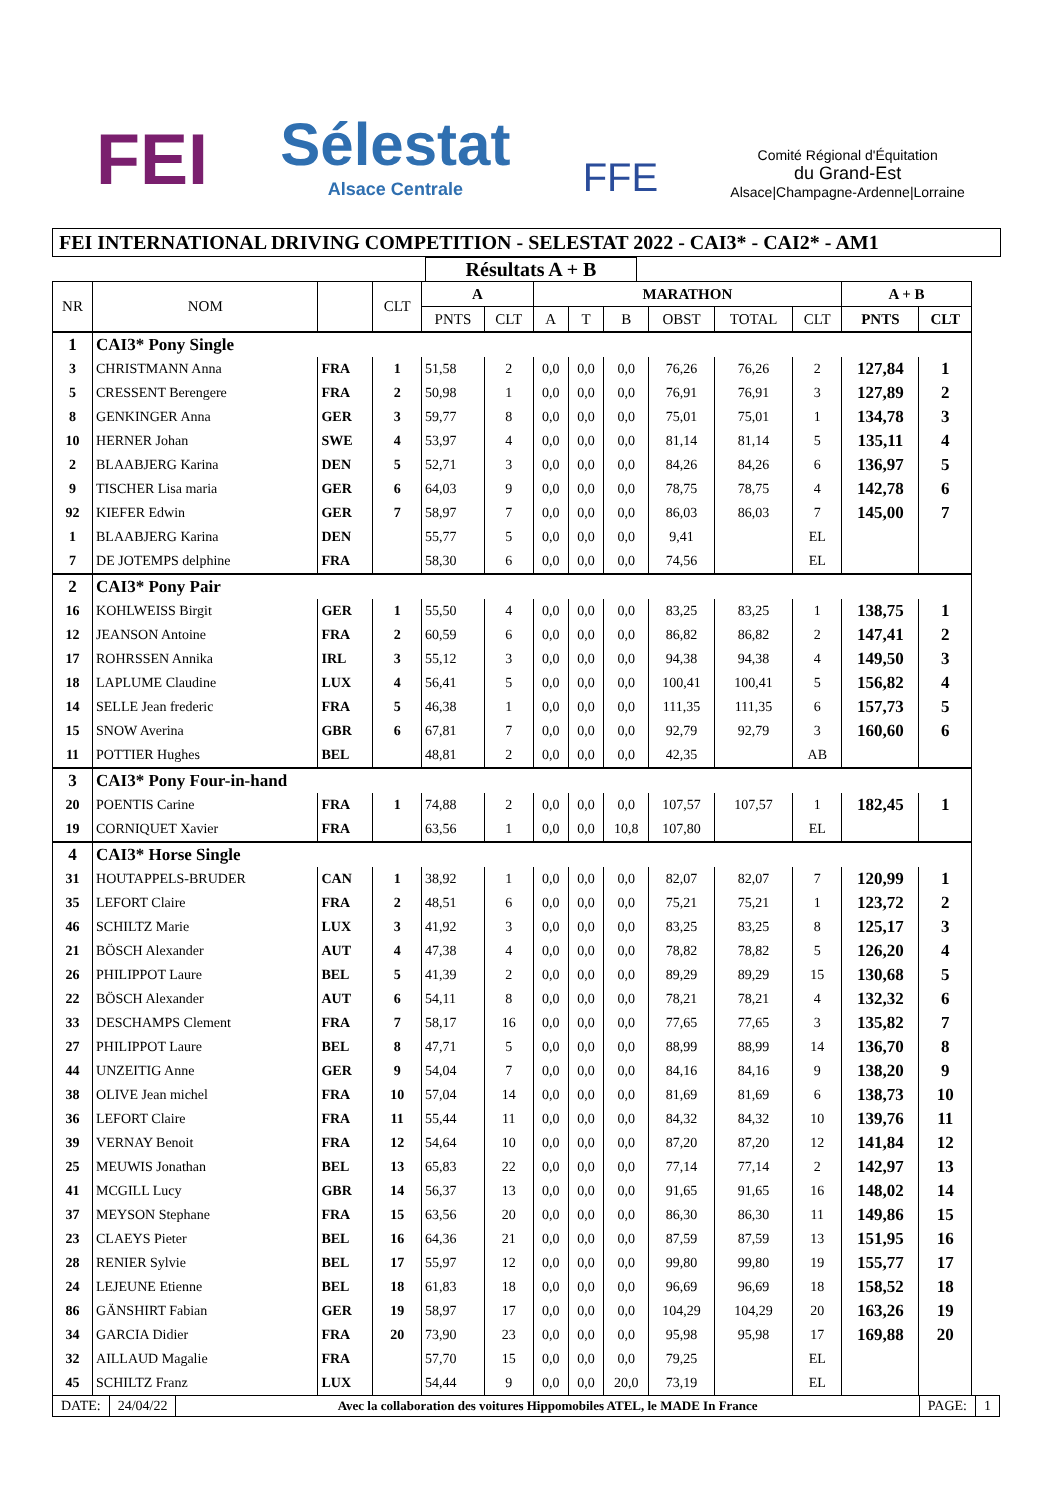FEI
Sélestat
Alsace Centrale
FFE
Comité Régional d'Équitation
du Grand-Est
Alsace|Champagne-Ardenne|Lorraine
FEI INTERNATIONAL DRIVING COMPETITION - SELESTAT 2022 - CAI3* - CAI2* - AM1
Résultats A + B
| NR | NOM | | CLT | A | | MARATHON | | | | | | A + B | |
| --- | --- | --- | --- | --- | --- | --- | --- | --- | --- | --- | --- | --- | --- |
| | | | | PNTS | CLT | A | T | B | OBST | TOTAL | CLT | PNTS | CLT |
| 1 | CAI3* Pony Single | | | | | | | | | | | | |
| 3 | CHRISTMANN Anna | FRA | 1 | 51,58 | 2 | 0,0 | 0,0 | 0,0 | 76,26 | 76,26 | 2 | 127,84 | 1 |
| 5 | CRESSENT Berengere | FRA | 2 | 50,98 | 1 | 0,0 | 0,0 | 0,0 | 76,91 | 76,91 | 3 | 127,89 | 2 |
| 8 | GENKINGER Anna | GER | 3 | 59,77 | 8 | 0,0 | 0,0 | 0,0 | 75,01 | 75,01 | 1 | 134,78 | 3 |
| 10 | HERNER Johan | SWE | 4 | 53,97 | 4 | 0,0 | 0,0 | 0,0 | 81,14 | 81,14 | 5 | 135,11 | 4 |
| 2 | BLAABJERG Karina | DEN | 5 | 52,71 | 3 | 0,0 | 0,0 | 0,0 | 84,26 | 84,26 | 6 | 136,97 | 5 |
| 9 | TISCHER Lisa maria | GER | 6 | 64,03 | 9 | 0,0 | 0,0 | 0,0 | 78,75 | 78,75 | 4 | 142,78 | 6 |
| 92 | KIEFER Edwin | GER | 7 | 58,97 | 7 | 0,0 | 0,0 | 0,0 | 86,03 | 86,03 | 7 | 145,00 | 7 |
| 1 | BLAABJERG Karina | DEN | | 55,77 | 5 | 0,0 | 0,0 | 0,0 | 9,41 | | EL | | |
| 7 | DE JOTEMPS delphine | FRA | | 58,30 | 6 | 0,0 | 0,0 | 0,0 | 74,56 | | EL | | |
| 2 | CAI3* Pony Pair | | | | | | | | | | | | |
| 16 | KOHLWEISS Birgit | GER | 1 | 55,50 | 4 | 0,0 | 0,0 | 0,0 | 83,25 | 83,25 | 1 | 138,75 | 1 |
| 12 | JEANSON Antoine | FRA | 2 | 60,59 | 6 | 0,0 | 0,0 | 0,0 | 86,82 | 86,82 | 2 | 147,41 | 2 |
| 17 | ROHRSSEN Annika | IRL | 3 | 55,12 | 3 | 0,0 | 0,0 | 0,0 | 94,38 | 94,38 | 4 | 149,50 | 3 |
| 18 | LAPLUME Claudine | LUX | 4 | 56,41 | 5 | 0,0 | 0,0 | 0,0 | 100,41 | 100,41 | 5 | 156,82 | 4 |
| 14 | SELLE Jean frederic | FRA | 5 | 46,38 | 1 | 0,0 | 0,0 | 0,0 | 111,35 | 111,35 | 6 | 157,73 | 5 |
| 15 | SNOW Averina | GBR | 6 | 67,81 | 7 | 0,0 | 0,0 | 0,0 | 92,79 | 92,79 | 3 | 160,60 | 6 |
| 11 | POTTIER Hughes | BEL | | 48,81 | 2 | 0,0 | 0,0 | 0,0 | 42,35 | | AB | | |
| 3 | CAI3* Pony Four-in-hand | | | | | | | | | | | | |
| 20 | POENTIS Carine | FRA | 1 | 74,88 | 2 | 0,0 | 0,0 | 0,0 | 107,57 | 107,57 | 1 | 182,45 | 1 |
| 19 | CORNIQUET Xavier | FRA | | 63,56 | 1 | 0,0 | 0,0 | 10,8 | 107,80 | | EL | | |
| 4 | CAI3* Horse Single | | | | | | | | | | | | |
| 31 | HOUTAPPELS-BRUDER | CAN | 1 | 38,92 | 1 | 0,0 | 0,0 | 0,0 | 82,07 | 82,07 | 7 | 120,99 | 1 |
| 35 | LEFORT Claire | FRA | 2 | 48,51 | 6 | 0,0 | 0,0 | 0,0 | 75,21 | 75,21 | 1 | 123,72 | 2 |
| 46 | SCHILTZ Marie | LUX | 3 | 41,92 | 3 | 0,0 | 0,0 | 0,0 | 83,25 | 83,25 | 8 | 125,17 | 3 |
| 21 | BÖSCH Alexander | AUT | 4 | 47,38 | 4 | 0,0 | 0,0 | 0,0 | 78,82 | 78,82 | 5 | 126,20 | 4 |
| 26 | PHILIPPOT Laure | BEL | 5 | 41,39 | 2 | 0,0 | 0,0 | 0,0 | 89,29 | 89,29 | 15 | 130,68 | 5 |
| 22 | BÖSCH Alexander | AUT | 6 | 54,11 | 8 | 0,0 | 0,0 | 0,0 | 78,21 | 78,21 | 4 | 132,32 | 6 |
| 33 | DESCHAMPS Clement | FRA | 7 | 58,17 | 16 | 0,0 | 0,0 | 0,0 | 77,65 | 77,65 | 3 | 135,82 | 7 |
| 27 | PHILIPPOT Laure | BEL | 8 | 47,71 | 5 | 0,0 | 0,0 | 0,0 | 88,99 | 88,99 | 14 | 136,70 | 8 |
| 44 | UNZEITIG Anne | GER | 9 | 54,04 | 7 | 0,0 | 0,0 | 0,0 | 84,16 | 84,16 | 9 | 138,20 | 9 |
| 38 | OLIVE Jean michel | FRA | 10 | 57,04 | 14 | 0,0 | 0,0 | 0,0 | 81,69 | 81,69 | 6 | 138,73 | 10 |
| 36 | LEFORT Claire | FRA | 11 | 55,44 | 11 | 0,0 | 0,0 | 0,0 | 84,32 | 84,32 | 10 | 139,76 | 11 |
| 39 | VERNAY Benoit | FRA | 12 | 54,64 | 10 | 0,0 | 0,0 | 0,0 | 87,20 | 87,20 | 12 | 141,84 | 12 |
| 25 | MEUWIS Jonathan | BEL | 13 | 65,83 | 22 | 0,0 | 0,0 | 0,0 | 77,14 | 77,14 | 2 | 142,97 | 13 |
| 41 | MCGILL Lucy | GBR | 14 | 56,37 | 13 | 0,0 | 0,0 | 0,0 | 91,65 | 91,65 | 16 | 148,02 | 14 |
| 37 | MEYSON Stephane | FRA | 15 | 63,56 | 20 | 0,0 | 0,0 | 0,0 | 86,30 | 86,30 | 11 | 149,86 | 15 |
| 23 | CLAEYS Pieter | BEL | 16 | 64,36 | 21 | 0,0 | 0,0 | 0,0 | 87,59 | 87,59 | 13 | 151,95 | 16 |
| 28 | RENIER Sylvie | BEL | 17 | 55,97 | 12 | 0,0 | 0,0 | 0,0 | 99,80 | 99,80 | 19 | 155,77 | 17 |
| 24 | LEJEUNE Etienne | BEL | 18 | 61,83 | 18 | 0,0 | 0,0 | 0,0 | 96,69 | 96,69 | 18 | 158,52 | 18 |
| 86 | GÄNSHIRT Fabian | GER | 19 | 58,97 | 17 | 0,0 | 0,0 | 0,0 | 104,29 | 104,29 | 20 | 163,26 | 19 |
| 34 | GARCIA Didier | FRA | 20 | 73,90 | 23 | 0,0 | 0,0 | 0,0 | 95,98 | 95,98 | 17 | 169,88 | 20 |
| 32 | AILLAUD Magalie | FRA | | 57,70 | 15 | 0,0 | 0,0 | 0,0 | 79,25 | | EL | | |
| 45 | SCHILTZ Franz | LUX | | 54,44 | 9 | 0,0 | 0,0 | 20,0 | 73,19 | | EL | | |
DATE: 24/04/22 Avec la collaboration des voitures Hippomobiles ATEL, le MADE In France
PAGE: 1